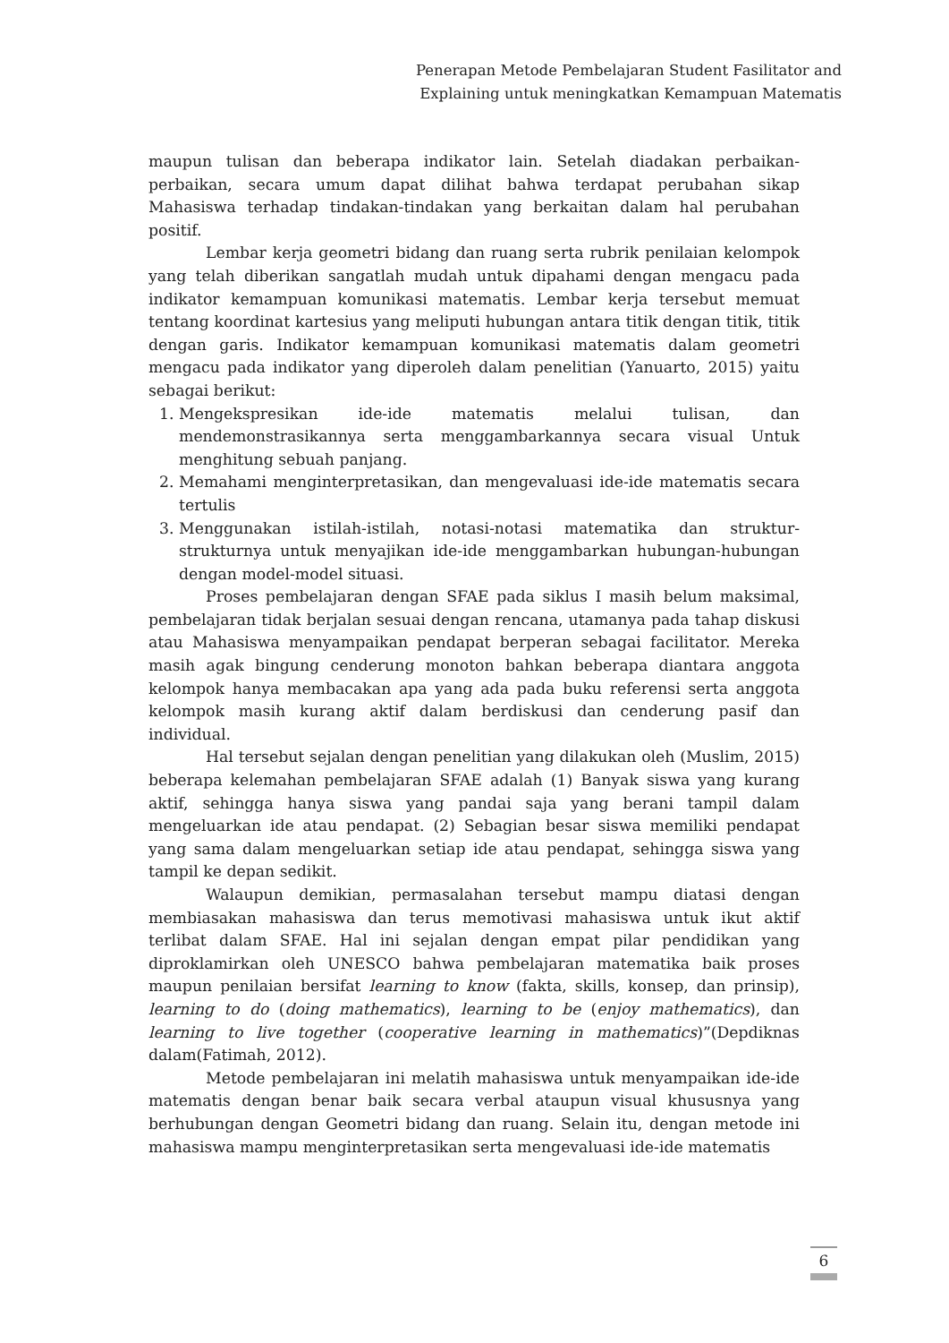Penerapan Metode Pembelajaran Student Fasilitator and
Explaining untuk meningkatkan Kemampuan Matematis
maupun tulisan dan beberapa indikator lain. Setelah diadakan perbaikan-perbaikan, secara umum dapat dilihat bahwa terdapat perubahan sikap Mahasiswa terhadap tindakan-tindakan yang berkaitan dalam hal perubahan positif.
Lembar kerja geometri bidang dan ruang serta rubrik penilaian kelompok yang telah diberikan sangatlah mudah untuk dipahami dengan mengacu pada indikator kemampuan komunikasi matematis. Lembar kerja tersebut memuat tentang koordinat kartesius yang meliputi hubungan antara titik dengan titik, titik dengan garis. Indikator kemampuan komunikasi matematis dalam geometri mengacu pada indikator yang diperoleh dalam penelitian (Yanuarto, 2015) yaitu sebagai berikut:
1. Mengekspresikan ide-ide matematis melalui tulisan, dan mendemonstrasikannya serta menggambarkannya secara visual Untuk menghitung sebuah panjang.
2. Memahami menginterpretasikan, dan mengevaluasi ide-ide matematis secara tertulis
3. Menggunakan istilah-istilah, notasi-notasi matematika dan struktur-strukturnya untuk menyajikan ide-ide menggambarkan hubungan-hubungan dengan model-model situasi.
Proses pembelajaran dengan SFAE pada siklus I masih belum maksimal, pembelajaran tidak berjalan sesuai dengan rencana, utamanya pada tahap diskusi atau Mahasiswa menyampaikan pendapat berperan sebagai facilitator. Mereka masih agak bingung cenderung monoton bahkan beberapa diantara anggota kelompok hanya membacakan apa yang ada pada buku referensi serta anggota kelompok masih kurang aktif dalam berdiskusi dan cenderung pasif dan individual.
Hal tersebut sejalan dengan penelitian yang dilakukan oleh (Muslim, 2015) beberapa kelemahan pembelajaran SFAE adalah (1) Banyak siswa yang kurang aktif, sehingga hanya siswa yang pandai saja yang berani tampil dalam mengeluarkan ide atau pendapat. (2) Sebagian besar siswa memiliki pendapat yang sama dalam mengeluarkan setiap ide atau pendapat, sehingga siswa yang tampil ke depan sedikit.
Walaupun demikian, permasalahan tersebut mampu diatasi dengan membiasakan mahasiswa dan terus memotivasi mahasiswa untuk ikut aktif terlibat dalam SFAE. Hal ini sejalan dengan empat pilar pendidikan yang diproklamirkan oleh UNESCO bahwa pembelajaran matematika baik proses maupun penilaian bersifat learning to know (fakta, skills, konsep, dan prinsip), learning to do (doing mathematics), learning to be (enjoy mathematics), dan learning to live together (cooperative learning in mathematics)”(Depdiknas dalam(Fatimah, 2012).
Metode pembelajaran ini melatih mahasiswa untuk menyampaikan ide-ide matematis dengan benar baik secara verbal ataupun visual khususnya yang berhubungan dengan Geometri bidang dan ruang. Selain itu, dengan metode ini mahasiswa mampu menginterpretasikan serta mengevaluasi ide-ide matematis
6